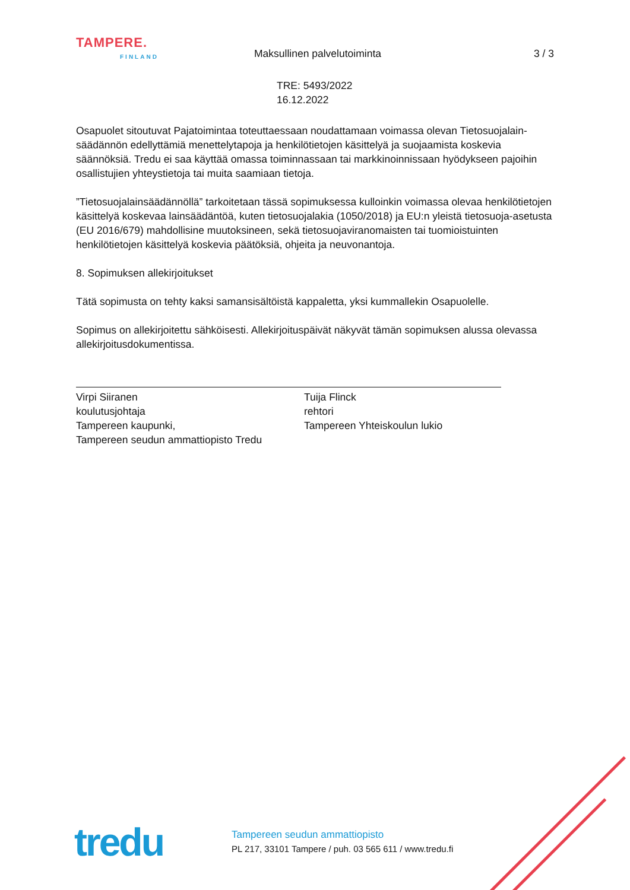TAMPERE.
FINLAND
Maksullinen palvelutoiminta 3 / 3
TRE: 5493/2022
16.12.2022
Osapuolet sitoutuvat Pajatoimintaa toteuttaessaan noudattamaan voimassa olevan Tietosuojalain-säädännön edellyttämiä menettelytapoja ja henkilötietojen käsittelyä ja suojaamista koskevia säännöksiä. Tredu ei saa käyttää omassa toiminnassaan tai markkinoinnissaan hyödykseen pajoihin osallistujien yhteystietoja tai muita saamiaan tietoja.
”Tietosuojalainsäädännöllä” tarkoitetaan tässä sopimuksessa kulloinkin voimassa olevaa henkilötietojen käsittelyä koskevaa lainsäädäntöä, kuten tietosuojalakia (1050/2018) ja EU:n yleistä tietosuoja-asetusta (EU 2016/679) mahdollisine muutoksineen, sekä tietosuojaviranomaisten tai tuomioistuinten henkilötietojen käsittelyä koskevia päätöksiä, ohjeita ja neuvonantoja.
8. Sopimuksen allekirjoitukset
Tätä sopimusta on tehty kaksi samansisältöistä kappaletta, yksi kummallekin Osapuolelle.
Sopimus on allekirjoitettu sähköisesti. Allekirjoituspäivät näkyvät tämän sopimuksen alussa olevassa allekirjoitusdokumentissa.
Virpi Siiranen
koulutusjohtaja
Tampereen kaupunki,
Tampereen seudun ammattiopisto Tredu
Tuija Flinck
rehtori
Tampereen Yhteiskoulun lukio
tredu
Tampereen seudun ammattiopisto
PL 217, 33101 Tampere / puh. 03 565 611 / www.tredu.fi